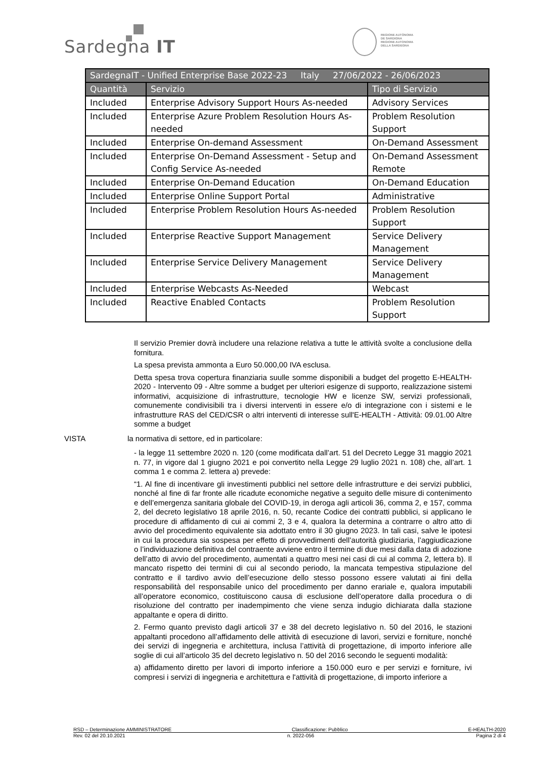Sardegna IT
REGIONE AUTÒNOMA
DE SARDIGNA
REGIONE AUTONOMA
DELLA SARDEGNA
| SardegnaIT - Unified Enterprise Base 2022-23 Italy 27/06/2022 - 26/06/2023 | | |
| --- | --- | --- |
| Quantità | Servizio | Tipo di Servizio |
| Included | Enterprise Advisory Support Hours As-needed | Advisory Services |
| Included | Enterprise Azure Problem Resolution Hours As-needed | Problem Resolution Support |
| Included | Enterprise On-demand Assessment | On-Demand Assessment |
| Included | Enterprise On-Demand Assessment - Setup and Config Service As-needed | On-Demand Assessment Remote |
| Included | Enterprise On-Demand Education | On-Demand Education |
| Included | Enterprise Online Support Portal | Administrative |
| Included | Enterprise Problem Resolution Hours As-needed | Problem Resolution Support |
| Included | Enterprise Reactive Support Management | Service Delivery Management |
| Included | Enterprise Service Delivery Management | Service Delivery Management |
| Included | Enterprise Webcasts As-Needed | Webcast |
| Included | Reactive Enabled Contacts | Problem Resolution Support |
Il servizio Premier dovrà includere una relazione relativa a tutte le attività svolte a conclusione della fornitura.
La spesa prevista ammonta a Euro 50.000,00 IVA esclusa.
Detta spesa trova copertura finanziaria suulle somme disponibili a budget del progetto E-HEALTH-2020 - Intervento 09 - Altre somme a budget per ulteriori esigenze di supporto, realizzazione sistemi informativi, acquisizione di infrastrutture, tecnologie HW e licenze SW, servizi professionali, comunemente condivisibili tra i diversi interventi in essere e/o di integrazione con i sistemi e le infrastrutture RAS del CED/CSR o altri interventi di interesse sull'E-HEALTH - Attività: 09.01.00 Altre somme a budget
VISTA la normativa di settore, ed in particolare:
- la legge 11 settembre 2020 n. 120 (come modificata dall’art. 51 del Decreto Legge 31 maggio 2021 n. 77, in vigore dal 1 giugno 2021 e poi convertito nella Legge 29 luglio 2021 n. 108) che, all’art. 1 comma 1 e comma 2. lettera a) prevede:
“1. Al fine di incentivare gli investimenti pubblici nel settore delle infrastrutture e dei servizi pubblici, nonché al fine di far fronte alle ricadute economiche negative a seguito delle misure di contenimento e dell’emergenza sanitaria globale del COVID-19, in deroga agli articoli 36, comma 2, e 157, comma 2, del decreto legislativo 18 aprile 2016, n. 50, recante Codice dei contratti pubblici, si applicano le procedure di affidamento di cui ai commi 2, 3 e 4, qualora la determina a contrarre o altro atto di avvio del procedimento equivalente sia adottato entro il 30 giugno 2023. In tali casi, salve le ipotesi in cui la procedura sia sospesa per effetto di provvedimenti dell’autorità giudiziaria, l’aggiudicazione o l’individuazione definitiva del contraente avviene entro il termine di due mesi dalla data di adozione dell’atto di avvio del procedimento, aumentati a quattro mesi nei casi di cui al comma 2, lettera b). Il mancato rispetto dei termini di cui al secondo periodo, la mancata tempestiva stipulazione del contratto e il tardivo avvio dell’esecuzione dello stesso possono essere valutati ai fini della responsabilità del responsabile unico del procedimento per danno erariale e, qualora imputabili all’operatore economico, costituiscono causa di esclusione dell’operatore dalla procedura o di risoluzione del contratto per inadempimento che viene senza indugio dichiarata dalla stazione appaltante e opera di diritto.
2. Fermo quanto previsto dagli articoli 37 e 38 del decreto legislativo n. 50 del 2016, le stazioni appaltanti procedono all’affidamento delle attività di esecuzione di lavori, servizi e forniture, nonché dei servizi di ingegneria e architettura, inclusa l’attività di progettazione, di importo inferiore alle soglie di cui all’articolo 35 del decreto legislativo n. 50 del 2016 secondo le seguenti modalità:
a) affidamento diretto per lavori di importo inferiore a 150.000 euro e per servizi e forniture, ivi compresi i servizi di ingegneria e architettura e l'attività di progettazione, di importo inferiore a
RSD – Determinazione AMMINISTRATORE Classificazione: Pubblico E-HEALTH-2020
Rev. 02 del 20.10.2021 n. 2022-056 Pagina 2 di 4